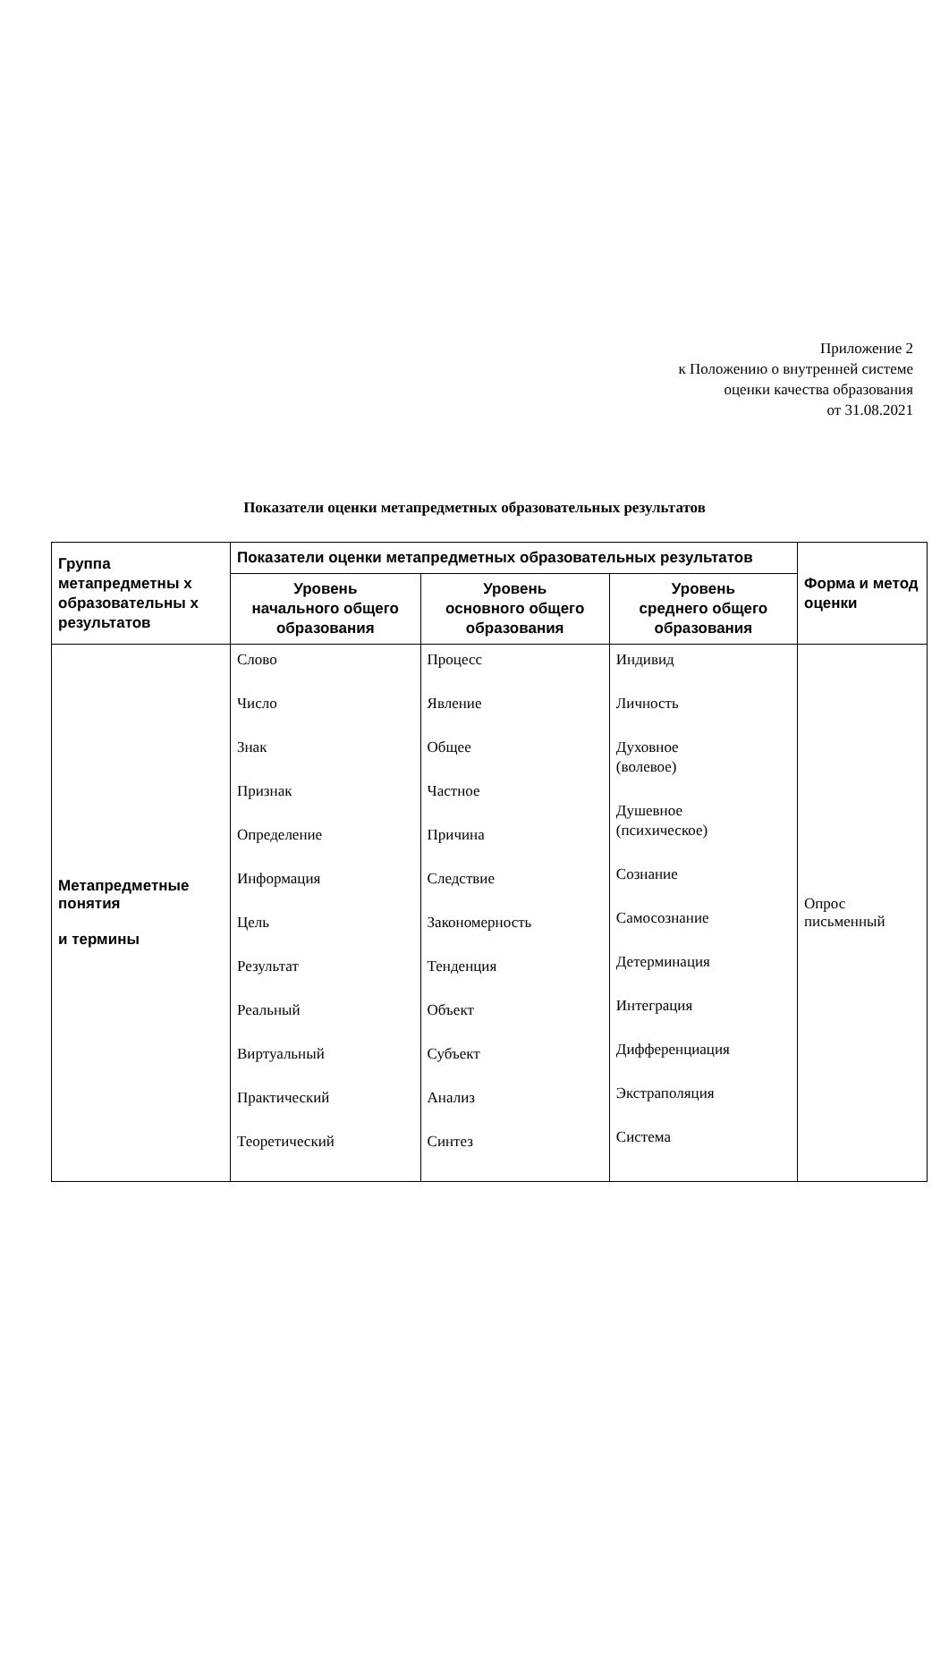Приложение 2
к Положению о внутренней системе
оценки качества образования
от 31.08.2021
Показатели оценки метапредметных образовательных результатов
| Группа метапредметны х образовательны х результатов | Показатели оценки метапредметных образовательных результатов | | | Форма и метод оценки |
| --- | --- | --- | --- | --- |
| | Уровень начального общего образования | Уровень основного общего образования | Уровень среднего общего образования | |
| Метапредметные понятия и термины | Слово Число Знак Признак Определение Информация Цель Результат Реальный Виртуальный Практический Теоретический | Процесс Явление Общее Частное Причина Следствие Закономерность Тенденция Объект Субъект Анализ Синтез | Индивид Личность Духовное (волевое) Душевное (психическое) Сознание Самосознание Детерминация Интеграция Дифференциация Экстраполяция Система | Опрос письменный |